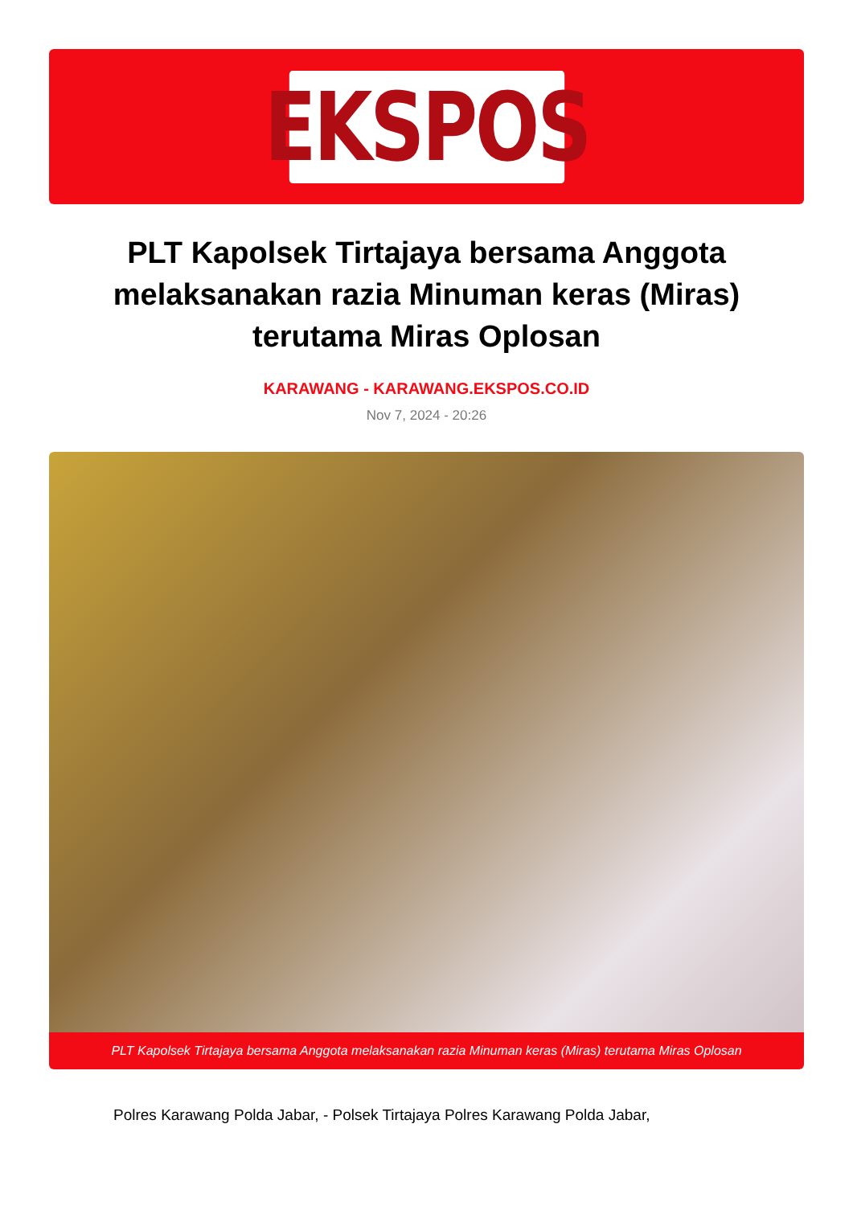EKSPOS
PLT Kapolsek Tirtajaya bersama Anggota melaksanakan razia Minuman keras (Miras) terutama Miras Oplosan
KARAWANG - KARAWANG.EKSPOS.CO.ID
Nov 7, 2024 - 20:26
PLT Kapolsek Tirtajaya bersama Anggota melaksanakan razia Minuman keras (Miras) terutama Miras Oplosan
Polres Karawang Polda Jabar, - Polsek Tirtajaya Polres Karawang Polda Jabar,